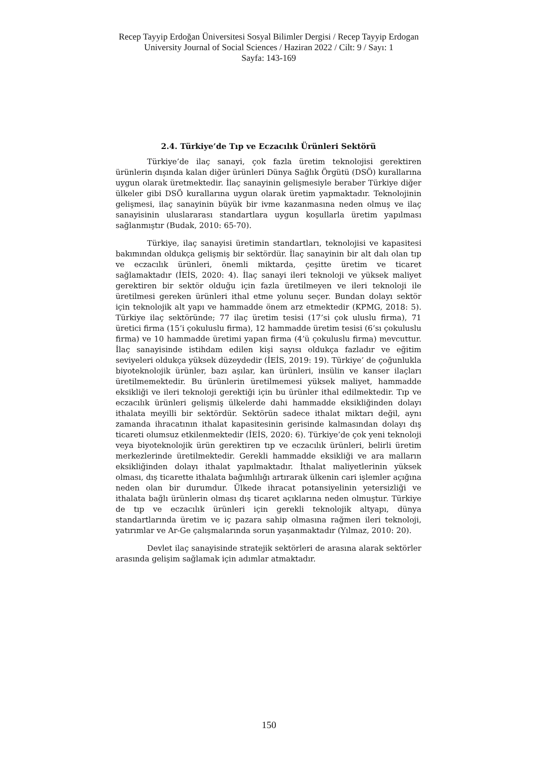Recep Tayyip Erdoğan Üniversitesi Sosyal Bilimler Dergisi / Recep Tayyip Erdogan University Journal of Social Sciences / Haziran 2022 / Cilt: 9 / Sayı: 1
Sayfa: 143-169
2.4. Türkiye’de Tıp ve Eczacılık Ürünleri Sektörü
Türkiye’de ilaç sanayi, çok fazla üretim teknolojisi gerektiren ürünlerin dışında kalan diğer ürünleri Dünya Sağlık Örgütü (DSÖ) kurallarına uygun olarak üretmektedir. İlaç sanayinin gelişmesiyle beraber Türkiye diğer ülkeler gibi DSÖ kurallarına uygun olarak üretim yapmaktadır. Teknolojinin gelişmesi, ilaç sanayinin büyük bir ivme kazanmasına neden olmuş ve ilaç sanayisinin uluslararası standartlara uygun koşullarla üretim yapılması sağlanmıştır (Budak, 2010: 65-70).
Türkiye, ilaç sanayisi üretimin standartları, teknolojisi ve kapasitesi bakımından oldukça gelişmiş bir sektördür. İlaç sanayinin bir alt dalı olan tıp ve eczacılık ürünleri, önemli miktarda, çeşitte üretim ve ticaret sağlamaktadır (İEİS, 2020: 4). İlaç sanayi ileri teknoloji ve yüksek maliyet gerektiren bir sektör olduğu için fazla üretilmeyen ve ileri teknoloji ile üretilmesi gereken ürünleri ithal etme yolunu seçer. Bundan dolayı sektör için teknolojik alt yapı ve hammadde önem arz etmektedir (KPMG, 2018: 5). Türkiye ilaç sektöründe; 77 ilaç üretim tesisi (17’si çok uluslu firma), 71 üretici firma (15’i çokuluslu firma), 12 hammadde üretim tesisi (6’sı çokuluslu firma) ve 10 hammadde üretimi yapan firma (4’ü çokuluslu firma) mevcuttur. İlaç sanayisinde istihdam edilen kişi sayısı oldukça fazladır ve eğitim seviyeleri oldukça yüksek düzeydedir (İEİS, 2019: 19). Türkiye’ de çoğunlukla biyoteknolojik ürünler, bazı aşılar, kan ürünleri, insülin ve kanser ilaçları üretilmemektedir. Bu ürünlerin üretilmemesi yüksek maliyet, hammadde eksikliği ve ileri teknoloji gerektiği için bu ürünler ithal edilmektedir. Tıp ve eczacılık ürünleri gelişmiş ülkelerde dahi hammadde eksikliğinden dolayı ithalata meyilli bir sektördür. Sektörün sadece ithalat miktarı değil, aynı zamanda ihracatının ithalat kapasitesinin gerisinde kalmasından dolayı dış ticareti olumsuz etkilenmektedir (İEİS, 2020: 6). Türkiye’de çok yeni teknoloji veya biyoteknolojik ürün gerektiren tıp ve eczacılık ürünleri, belirli üretim merkezlerinde üretilmektedir. Gerekli hammadde eksikliği ve ara malların eksikliğinden dolayı ithalat yapılmaktadır. İthalat maliyetlerinin yüksek olması, dış ticarette ithalata bağımlılığı artırarak ülkenin cari işlemler açığına neden olan bir durumdur. Ülkede ihracat potansiyelinin yetersizliği ve ithalata bağlı ürünlerin olması dış ticaret açıklarına neden olmuştur. Türkiye de tıp ve eczacılık ürünleri için gerekli teknolojik altyapı, dünya standartlarında üretim ve iç pazara sahip olmasına rağmen ileri teknoloji, yatırımlar ve Ar-Ge çalışmalarında sorun yaşanmaktadır (Yılmaz, 2010: 20).
Devlet ilaç sanayisinde stratejik sektörleri de arasına alarak sektörler arasında gelişim sağlamak için adımlar atmaktadır.
150